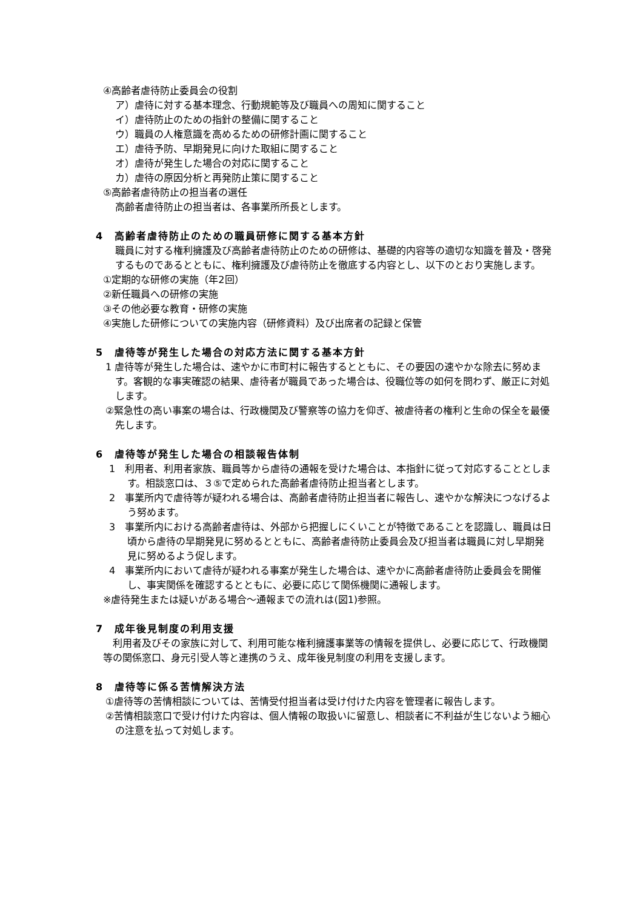④高齢者虐待防止委員会の役割
ア）虐待に対する基本理念、行動規範等及び職員への周知に関すること
イ）虐待防止のための指針の整備に関すること
ウ）職員の人権意識を高めるための研修計画に関すること
エ）虐待予防、早期発見に向けた取組に関すること
オ）虐待が発生した場合の対応に関すること
カ）虐待の原因分析と再発防止策に関すること
⑤高齢者虐待防止の担当者の選任
高齢者虐待防止の担当者は、各事業所所長とします。
4　高齢者虐待防止のための職員研修に関する基本方針
職員に対する権利擁護及び高齢者虐待防止のための研修は、基礎的内容等の適切な知識を普及・啓発するものであるとともに、権利擁護及び虐待防止を徹底する内容とし、以下のとおり実施します。
①定期的な研修の実施（年2回）
②新任職員への研修の実施
③その他必要な教育・研修の実施
④実施した研修についての実施内容（研修資料）及び出席者の記録と保管
5　虐待等が発生した場合の対応方法に関する基本方針
1 虐待等が発生した場合は、速やかに市町村に報告するとともに、その要因の速やかな除去に努めます。客観的な事実確認の結果、虐待者が職員であった場合は、役職位等の如何を問わず、厳正に対処します。
②緊急性の高い事案の場合は、行政機関及び警察等の協力を仰ぎ、被虐待者の権利と生命の保全を最優先します。
6　虐待等が発生した場合の相談報告体制
1　利用者、利用者家族、職員等から虐待の通報を受けた場合は、本指針に従って対応することとします。相談窓口は、３⑤で定められた高齢者虐待防止担当者とします。
2　事業所内で虐待等が疑われる場合は、高齢者虐待防止担当者に報告し、速やかな解決につなげるよう努めます。
3　事業所内における高齢者虐待は、外部から把握しにくいことが特徴であることを認識し、職員は日頃から虐待の早期発見に努めるとともに、高齢者虐待防止委員会及び担当者は職員に対し早期発見に努めるよう促します。
4　事業所内において虐待が疑われる事案が発生した場合は、速やかに高齢者虐待防止委員会を開催し、事実関係を確認するとともに、必要に応じて関係機関に通報します。
※虐待発生または疑いがある場合～通報までの流れは(図1)参照。
7　成年後見制度の利用支援
　利用者及びその家族に対して、利用可能な権利擁護事業等の情報を提供し、必要に応じて、行政機関等の関係窓口、身元引受人等と連携のうえ、成年後見制度の利用を支援します。
8　虐待等に係る苦情解決方法
①虐待等の苦情相談については、苦情受付担当者は受け付けた内容を管理者に報告します。
②苦情相談窓口で受け付けた内容は、個人情報の取扱いに留意し、相談者に不利益が生じないよう細心の注意を払って対処します。